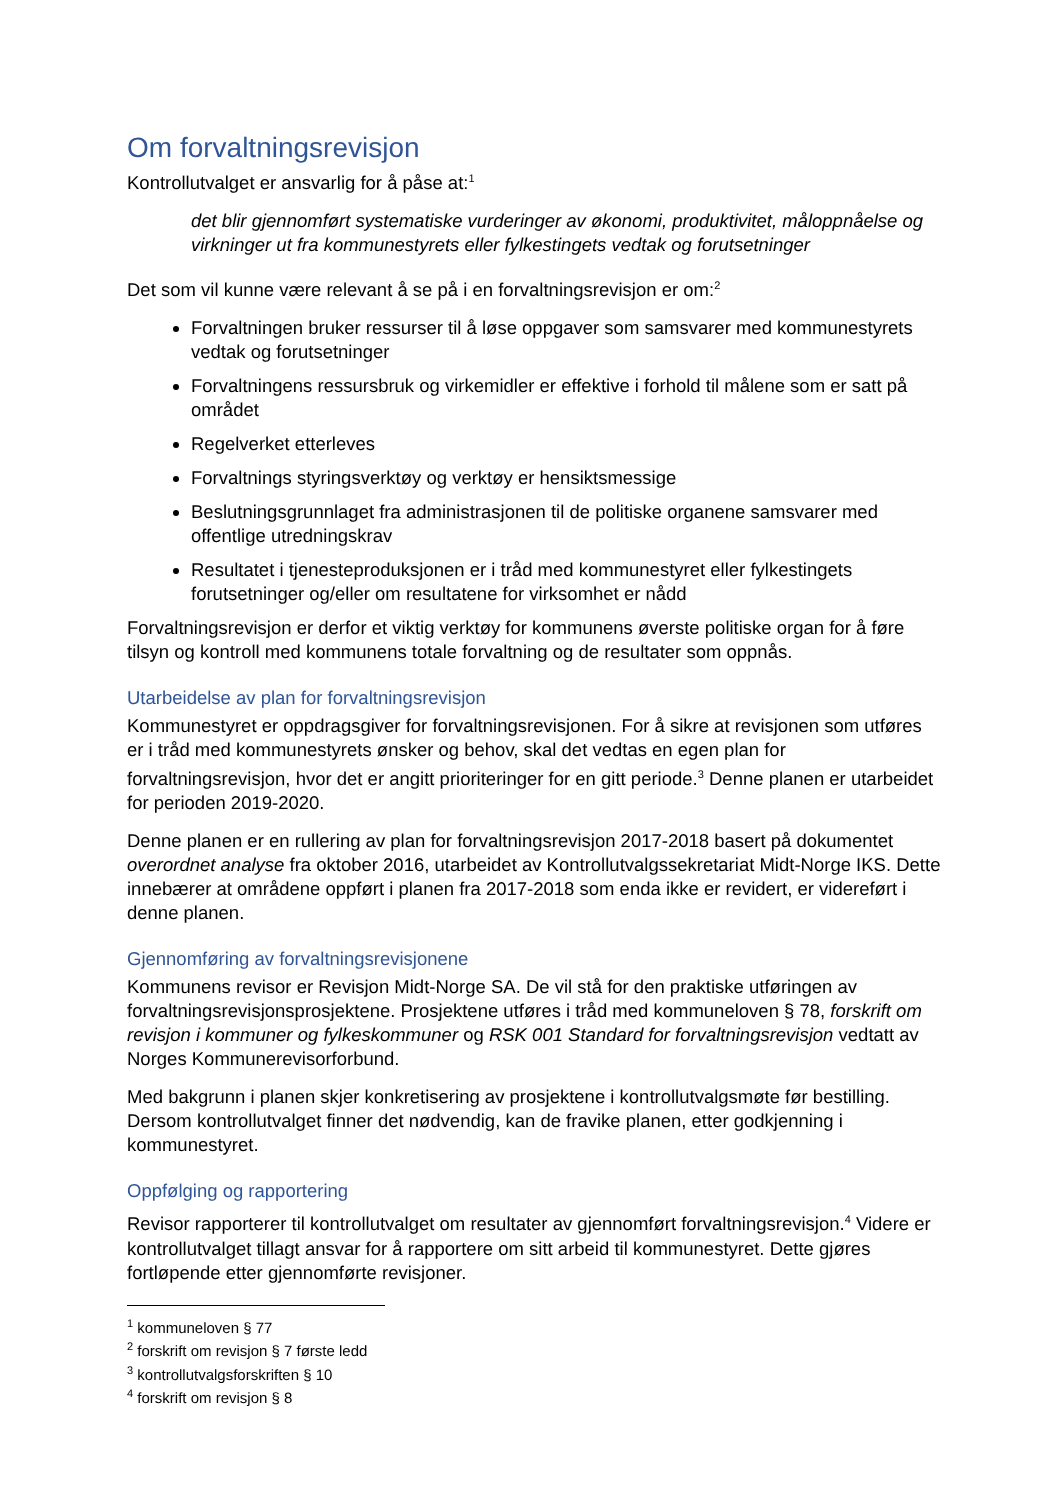Om forvaltningsrevisjon
Kontrollutvalget er ansvarlig for å påse at:<sup>1</sup>
det blir gjennomført systematiske vurderinger av økonomi, produktivitet, måloppnåelse og virkninger ut fra kommunestyrets eller fylkestingets vedtak og forutsetninger
Det som vil kunne være relevant å se på i en forvaltningsrevisjon er om:<sup>2</sup>
Forvaltningen bruker ressurser til å løse oppgaver som samsvarer med kommunestyrets vedtak og forutsetninger
Forvaltningens ressursbruk og virkemidler er effektive i forhold til målene som er satt på området
Regelverket etterleves
Forvaltnings styringsverktøy og verktøy er hensiktsmessige
Beslutningsgrunnlaget fra administrasjonen til de politiske organene samsvarer med offentlige utredningskrav
Resultatet i tjenesteproduksjonen er i tråd med kommunestyret eller fylkestingets forutsetninger og/eller om resultatene for virksomhet er nådd
Forvaltningsrevisjon er derfor et viktig verktøy for kommunens øverste politiske organ for å føre tilsyn og kontroll med kommunens totale forvaltning og de resultater som oppnås.
Utarbeidelse av plan for forvaltningsrevisjon
Kommunestyret er oppdragsgiver for forvaltningsrevisjonen. For å sikre at revisjonen som utføres er i tråd med kommunestyrets ønsker og behov, skal det vedtas en egen plan for forvaltningsrevisjon, hvor det er angitt prioriteringer for en gitt periode.<sup>3</sup> Denne planen er utarbeidet for perioden 2019-2020.
Denne planen er en rullering av plan for forvaltningsrevisjon 2017-2018 basert på dokumentet overordnet analyse fra oktober 2016, utarbeidet av Kontrollutvalgssekretariat Midt-Norge IKS. Dette innebærer at områdene oppført i planen fra 2017-2018 som enda ikke er revidert, er videreført i denne planen.
Gjennomføring av forvaltningsrevisjonene
Kommunens revisor er Revisjon Midt-Norge SA. De vil stå for den praktiske utføringen av forvaltningsrevisjonsprosjektene. Prosjektene utføres i tråd med kommuneloven § 78, forskrift om revisjon i kommuner og fylkeskommuner og RSK 001 Standard for forvaltningsrevisjon vedtatt av Norges Kommunerevisorforbund.
Med bakgrunn i planen skjer konkretisering av prosjektene i kontrollutvalgsmøte før bestilling. Dersom kontrollutvalget finner det nødvendig, kan de fravike planen, etter godkjenning i kommunestyret.
Oppfølging og rapportering
Revisor rapporterer til kontrollutvalget om resultater av gjennomført forvaltningsrevisjon.<sup>4</sup> Videre er kontrollutvalget tillagt ansvar for å rapportere om sitt arbeid til kommunestyret. Dette gjøres fortløpende etter gjennomførte revisjoner.
<sup>1</sup> kommuneloven § 77
<sup>2</sup> forskrift om revisjon § 7 første ledd
<sup>3</sup> kontrollutvalgsforskriften § 10
<sup>4</sup> forskrift om revisjon § 8